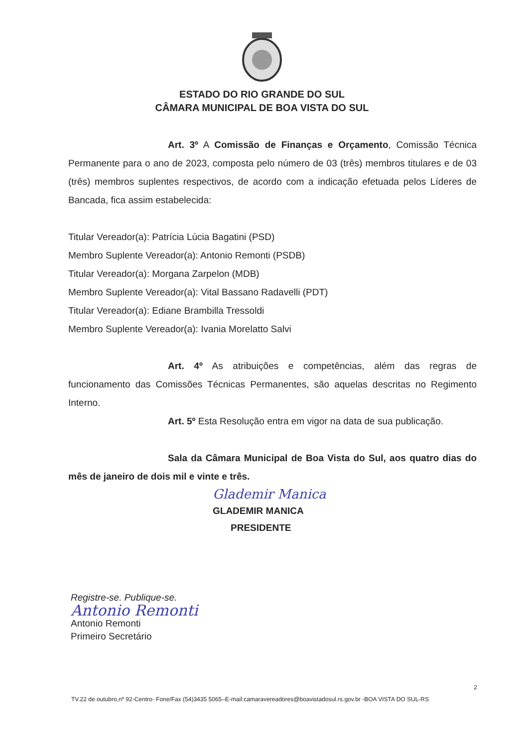ESTADO DO RIO GRANDE DO SUL
CÂMARA MUNICIPAL DE BOA VISTA DO SUL
Art. 3º A Comissão de Finanças e Orçamento, Comissão Técnica Permanente para o ano de 2023, composta pelo número de 03 (três) membros titulares e de 03 (três) membros suplentes respectivos, de acordo com a indicação efetuada pelos Líderes de Bancada, fica assim estabelecida:
Titular Vereador(a): Patrícia Lúcia Bagatini (PSD)
Membro Suplente Vereador(a): Antonio Remonti (PSDB)
Titular Vereador(a): Morgana Zarpelon (MDB)
Membro Suplente Vereador(a): Vital Bassano Radavelli (PDT)
Titular Vereador(a): Ediane Brambilla Tressoldi
Membro Suplente Vereador(a): Ivania Morelatto Salvi
Art. 4º As atribuições e competências, além das regras de funcionamento das Comissões Técnicas Permanentes, são aquelas descritas no Regimento Interno.
Art. 5º Esta Resolução entra em vigor na data de sua publicação.
Sala da Câmara Municipal de Boa Vista do Sul, aos quatro dias do mês de janeiro de dois mil e vinte e três.
Glademir Manica
GLADEMIR MANICA
PRESIDENTE
Registre-se. Publique-se.
Antonio Remonti
Antonio Remonti
Primeiro Secretário
2
TV.22 de outubro,nº 92-Centro- Fone/Fax (54)3435 5065–E-mail:camaravereadores@boavistadosul.rs.gov.br -BOA VISTA DO SUL-RS